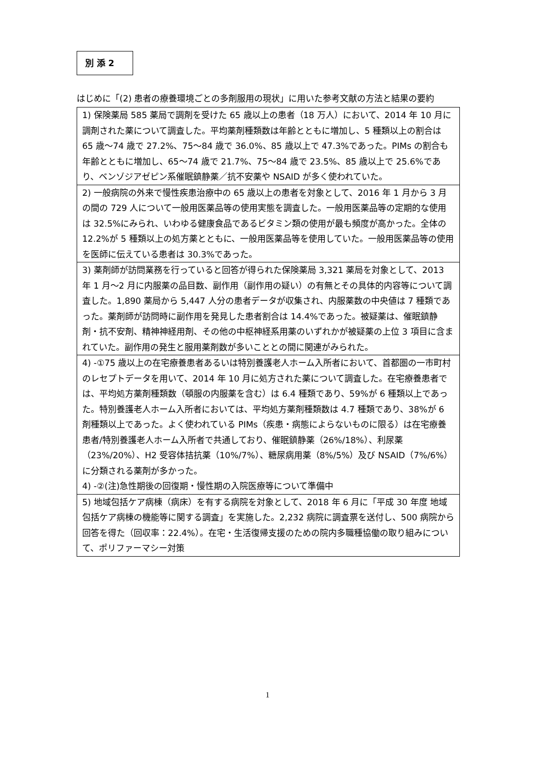別 添 2
はじめに「(2) 患者の療養環境ごとの多剤服用の現状」に用いた参考文献の方法と結果の要約
| 1) 保険薬局 585 薬局で調剤を受けた 65 歳以上の患者（18 万人）において、2014 年 10 月に調剤された薬について調査した。平均薬剤種類数は年齢とともに増加し、5 種類以上の割合は 65 歳～74 歳で 27.2%、75～84 歳で 36.0%、85 歳以上で 47.3%であった。PIMs の割合も年齢とともに増加し、65～74 歳で 21.7%、75～84 歳で 23.5%、85 歳以上で 25.6%であり、ベンゾジアゼピン系催眠鎮静薬／抗不安薬や NSAID が多く使われていた。 |
| 2) 一般病院の外来で慢性疾患治療中の 65 歳以上の患者を対象として、2016 年 1 月から 3 月の間の 729 人について一般用医薬品等の使用実態を調査した。一般用医薬品等の定期的な使用は 32.5%にみられ、いわゆる健康食品であるビタミン類の使用が最も頻度が高かった。全体の 12.2%が 5 種類以上の処方薬とともに、一般用医薬品等を使用していた。一般用医薬品等の使用を医師に伝えている患者は 30.3%であった。 |
| 3) 薬剤師が訪問業務を行っていると回答が得られた保険薬局 3,321 薬局を対象として、2013 年 1 月～2 月に内服薬の品目数、副作用（副作用の疑い）の有無とその具体的内容等について調査した。1,890 薬局から 5,447 人分の患者データが収集され、内服薬数の中央値は 7 種類であった。薬剤師が訪問時に副作用を発見した患者割合は 14.4%であった。被疑薬は、催眠鎮静剤・抗不安剤、精神神経用剤、その他の中枢神経系用薬のいずれかが被疑薬の上位 3 項目に含まれていた。副作用の発生と服用薬剤数が多いこととの間に関連がみられた。 |
| 4) -①75 歳以上の在宅療養患者あるいは特別養護老人ホーム入所者において、首都圏の一市町村のレセプトデータを用いて、2014 年 10 月に処方された薬について調査した。在宅療養患者では、平均処方薬剤種類数（頓服の内服薬を含む）は 6.4 種類であり、59%が 6 種類以上であった。特別養護老人ホーム入所者においては、平均処方薬剤種類数は 4.7 種類であり、38%が 6 剤種類以上であった。よく使われている PIMs（疾患・病態によらないものに限る）は在宅療養患者/特別養護老人ホーム入所者で共通しており、催眠鎮静薬（26%/18%）、利尿薬（23%/20%）、H2 受容体拮抗薬（10%/7%）、糖尿病用薬（8%/5%）及び NSAID（7%/6%）に分類される薬剤が多かった。 4) -②(注)急性期後の回復期・慢性期の入院医療等について準備中 |
| 5) 地域包括ケア病棟（病床）を有する病院を対象として、2018 年 6 月に「平成 30 年度 地域包括ケア病棟の機能等に関する調査」を実施した。2,232 病院に調査票を送付し、500 病院から回答を得た（回収率：22.4%）。在宅・生活復帰支援のための院内多職種協働の取り組みについて、ポリファーマシー対策 |
1